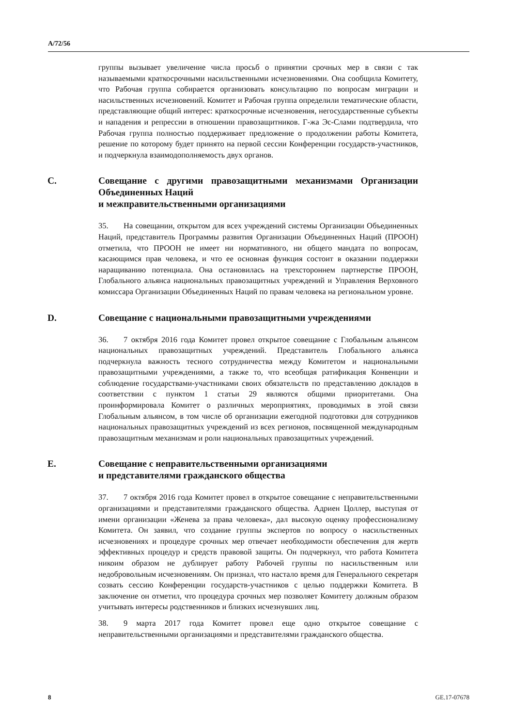A/72/56
группы вызывает увеличение числа просьб о принятии срочных мер в связи с так называемыми краткосрочными насильственными исчезновениями. Она сообщила Комитету, что Рабочая группа собирается организовать консультацию по вопросам миграции и насильственных исчезновений. Комитет и Рабочая группа определили тематические области, представляющие общий интерес: краткосрочные исчезновения, негосударственные субъекты и нападения и репрессии в отношении правозащитников. Г-жа Эс-Слами подтвердила, что Рабочая группа полностью поддерживает предложение о продолжении работы Комитета, решение по которому будет принято на первой сессии Конференции государств-участников, и подчеркнула взаимодополняемость двух органов.
C. Совещание с другими правозащитными механизмами Организации Объединенных Наций
и межправительственными организациями
35. На совещании, открытом для всех учреждений системы Организации Объединенных Наций, представитель Программы развития Организации Объединенных Наций (ПРООН) отметила, что ПРООН не имеет ни нормативного, ни общего мандата по вопросам, касающимся прав человека, и что ее основная функция состоит в оказании поддержки наращиванию потенциала. Она остановилась на трехстороннем партнерстве ПРООН, Глобального альянса национальных правозащитных учреждений и Управления Верховного комиссара Организации Объединенных Наций по правам человека на региональном уровне.
D. Совещание с национальными правозащитными учреждениями
36. 7 октября 2016 года Комитет провел открытое совещание с Глобальным альянсом национальных правозащитных учреждений. Представитель Глобального альянса подчеркнула важность тесного сотрудничества между Комитетом и национальными правозащитными учреждениями, а также то, что всеобщая ратификация Конвенции и соблюдение государствами-участниками своих обязательств по представлению докладов в соответствии с пунктом 1 статьи 29 являются общими приоритетами. Она проинформировала Комитет о различных мероприятиях, проводимых в этой связи Глобальным альянсом, в том числе об организации ежегодной подготовки для сотрудников национальных правозащитных учреждений из всех регионов, посвященной международным правозащитным механизмам и роли национальных правозащитных учреждений.
E. Совещание с неправительственными организациями
и представителями гражданского общества
37. 7 октября 2016 года Комитет провел в открытое совещание с неправительственными организациями и представителями гражданского общества. Адриен Цоллер, выступая от имени организации «Женева за права человека», дал высокую оценку профессионализму Комитета. Он заявил, что создание группы экспертов по вопросу о насильственных исчезновениях и процедуре срочных мер отвечает необходимости обеспечения для жертв эффективных процедур и средств правовой защиты. Он подчеркнул, что работа Комитета никоим образом не дублирует работу Рабочей группы по насильственным или недобровольным исчезновениям. Он признал, что настало время для Генерального секретаря созвать сессию Конференции государств-участников с целью поддержки Комитета. В заключение он отметил, что процедура срочных мер позволяет Комитету должным образом учитывать интересы родственников и близких исчезнувших лиц.
38. 9 марта 2017 года Комитет провел еще одно открытое совещание с неправительственными организациями и представителями гражданского общества.
8 GE.17-07678